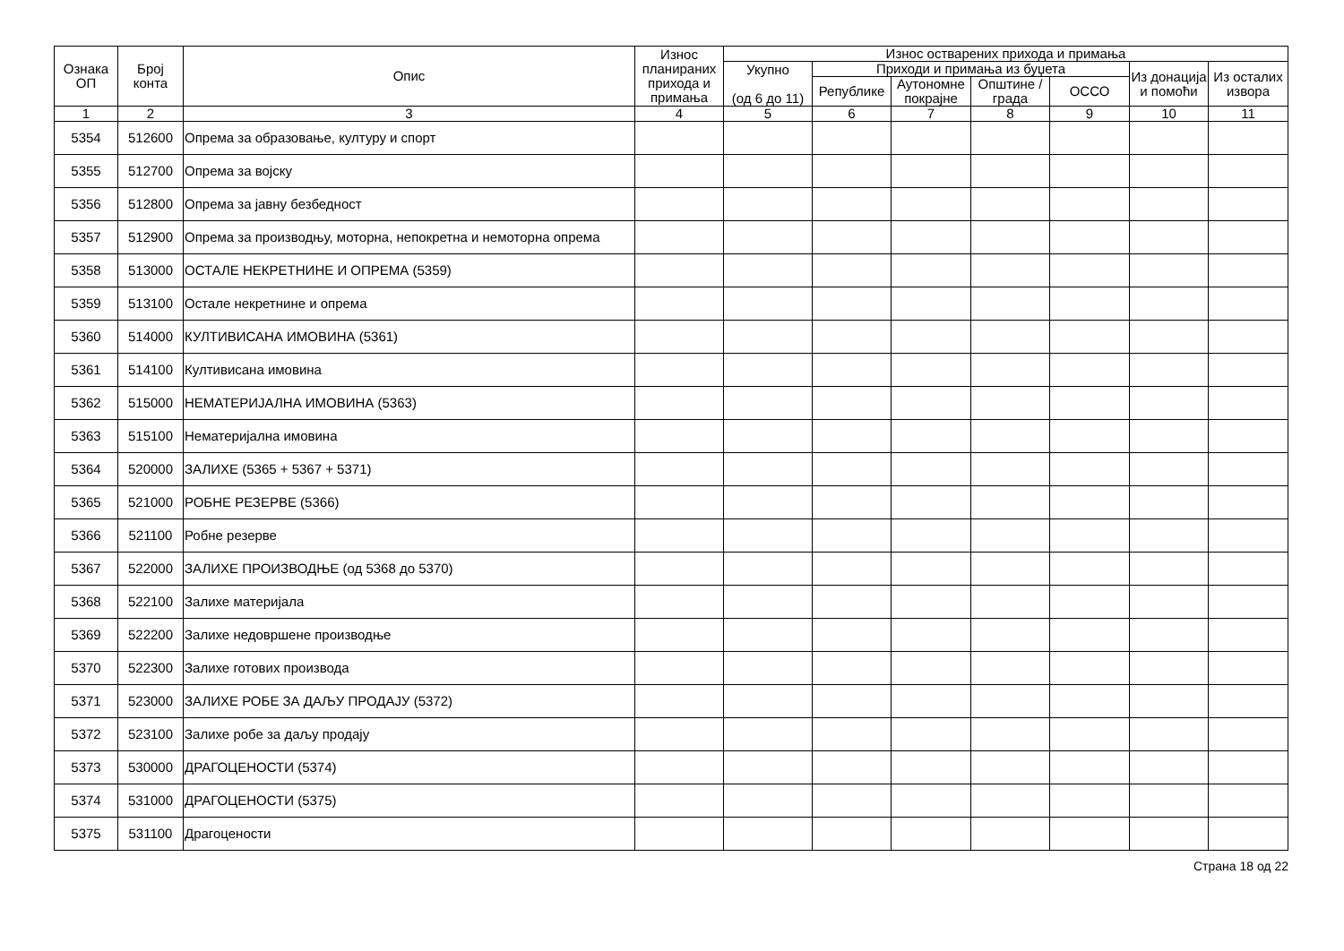| Ознака ОП | Број конта | Опис | Износ планираних прихода и примања | Износ остварених прихода и примања | | | | | | |
| --- | --- | --- | --- | --- | --- | --- | --- | --- | --- | --- |
| | | | | Укупно (од 6 до 11) | Приходи и примања из буџета | | | | Из донација и помоћи | Из осталих извора |
| | | | | | Републике | Аутономне покрајне | Општине / града | ОССО | | |
| 1 | 2 | 3 | 4 | 5 | 6 | 7 | 8 | 9 | 10 | 11 |
| 5354 | 512600 | Опрема за образовање, културу и спорт | | | | | | | | |
| 5355 | 512700 | Опрема за војску | | | | | | | | |
| 5356 | 512800 | Опрема за јавну безбедност | | | | | | | | |
| 5357 | 512900 | Опрема за производњу, моторна, непокретна и немоторна опрема | | | | | | | | |
| 5358 | 513000 | ОСТАЛЕ НЕКРЕТНИНЕ И ОПРЕМА (5359) | | | | | | | | |
| 5359 | 513100 | Остале некретнине и опрема | | | | | | | | |
| 5360 | 514000 | КУЛТИВИСАНА ИМОВИНА (5361) | | | | | | | | |
| 5361 | 514100 | Култивисана имовина | | | | | | | | |
| 5362 | 515000 | НЕМАТЕРИЈАЛНА ИМОВИНА (5363) | | | | | | | | |
| 5363 | 515100 | Нематеријална имовина | | | | | | | | |
| 5364 | 520000 | ЗАЛИХЕ (5365 + 5367 + 5371) | | | | | | | | |
| 5365 | 521000 | РОБНЕ РЕЗЕРВЕ (5366) | | | | | | | | |
| 5366 | 521100 | Робне резерве | | | | | | | | |
| 5367 | 522000 | ЗАЛИХЕ ПРОИЗВОДЊЕ (од 5368 до 5370) | | | | | | | | |
| 5368 | 522100 | Залихе материјала | | | | | | | | |
| 5369 | 522200 | Залихе недовршене производње | | | | | | | | |
| 5370 | 522300 | Залихе готових производа | | | | | | | | |
| 5371 | 523000 | ЗАЛИХЕ РОБЕ ЗА ДАЉУ ПРОДАЈУ (5372) | | | | | | | | |
| 5372 | 523100 | Залихе робе за даљу продају | | | | | | | | |
| 5373 | 530000 | ДРАГОЦЕНОСТИ (5374) | | | | | | | | |
| 5374 | 531000 | ДРАГОЦЕНОСТИ (5375) | | | | | | | | |
| 5375 | 531100 | Драгоцености | | | | | | | | |
Страна 18 од 22